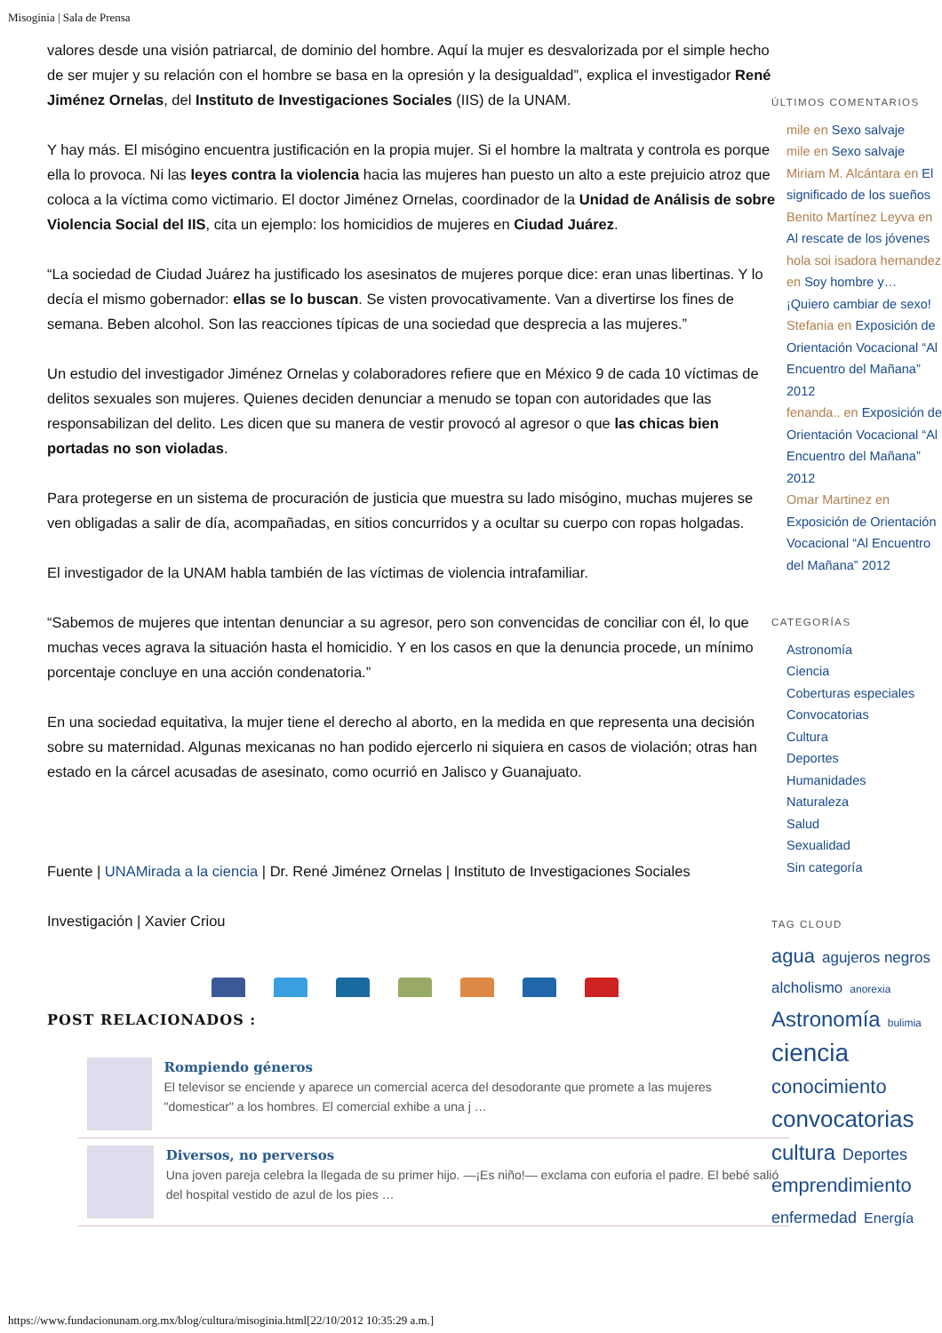Misoginia | Sala de Prensa
valores desde una visión patriarcal, de dominio del hombre. Aquí la mujer es desvalorizada por el simple hecho de ser mujer y su relación con el hombre se basa en la opresión y la desigualdad”, explica el investigador René Jiménez Ornelas, del Instituto de Investigaciones Sociales (IIS) de la UNAM.
Y hay más. El misógino encuentra justificación en la propia mujer. Si el hombre la maltrata y controla es porque ella lo provoca. Ni las leyes contra la violencia hacia las mujeres han puesto un alto a este prejuicio atroz que coloca a la víctima como victimario. El doctor Jiménez Ornelas, coordinador de la Unidad de Análisis de sobre Violencia Social del IIS, cita un ejemplo: los homicidios de mujeres en Ciudad Juárez.
“La sociedad de Ciudad Juárez ha justificado los asesinatos de mujeres porque dice: eran unas libertinas. Y lo decía el mismo gobernador: ellas se lo buscan. Se visten provocativamente. Van a divertirse los fines de semana. Beben alcohol. Son las reacciones típicas de una sociedad que desprecia a las mujeres.”
Un estudio del investigador Jiménez Ornelas y colaboradores refiere que en México 9 de cada 10 víctimas de delitos sexuales son mujeres. Quienes deciden denunciar a menudo se topan con autoridades que las responsabilizan del delito. Les dicen que su manera de vestir provocó al agresor o que las chicas bien portadas no son violadas.
Para protegerse en un sistema de procuración de justicia que muestra su lado misógino, muchas mujeres se ven obligadas a salir de día, acompañadas, en sitios concurridos y a ocultar su cuerpo con ropas holgadas.
El investigador de la UNAM habla también de las víctimas de violencia intrafamiliar.
“Sabemos de mujeres que intentan denunciar a su agresor, pero son convencidas de conciliar con él, lo que muchas veces agrava la situación hasta el homicidio. Y en los casos en que la denuncia procede, un mínimo porcentaje concluye en una acción condenatoria.”
En una sociedad equitativa, la mujer tiene el derecho al aborto, en la medida en que representa una decisión sobre su maternidad. Algunas mexicanas no han podido ejercerlo ni siquiera en casos de violación; otras han estado en la cárcel acusadas de asesinato, como ocurrió en Jalisco y Guanajuato.
Fuente | UNAMirada a la ciencia | Dr. René Jiménez Ornelas | Instituto de Investigaciones Sociales
Investigación | Xavier Criou
POST RELACIONADOS :
Rompiendo géneros
El televisor se enciende y aparece un comercial acerca del desodorante que promete a las mujeres "domesticar" a los hombres. El comercial exhibe a una j …
Diversos, no perversos
Una joven pareja celebra la llegada de su primer hijo. —¡Es niño!— exclama con euforia el padre. El bebé salió del hospital vestido de azul de los pies …
ÚLTIMOS COMENTARIOS
mile en Sexo salvaje
mile en Sexo salvaje
Miriam M. Alcántara en El significado de los sueños
Benito Martínez Leyva en Al rescate de los jóvenes
hola soi isadora hernandez en Soy hombre y… ¡Quiero cambiar de sexo!
Stefania en Exposición de Orientación Vocacional “Al Encuentro del Mañana” 2012
fenanda.. en Exposición de Orientación Vocacional “Al Encuentro del Mañana” 2012
Omar Martinez en Exposición de Orientación Vocacional “Al Encuentro del Mañana” 2012
CATEGORÍAS
Astronomía
Ciencia
Coberturas especiales
Convocatorias
Cultura
Deportes
Humanidades
Naturaleza
Salud
Sexualidad
Sin categoría
TAG CLOUD
agua agujeros negros alcholismo anorexia Astronomía bulimia ciencia conocimiento convocatorias cultura Deportes emprendimiento enfermedad Energía
https://www.fundacionunam.org.mx/blog/cultura/misoginia.html[22/10/2012 10:35:29 a.m.]